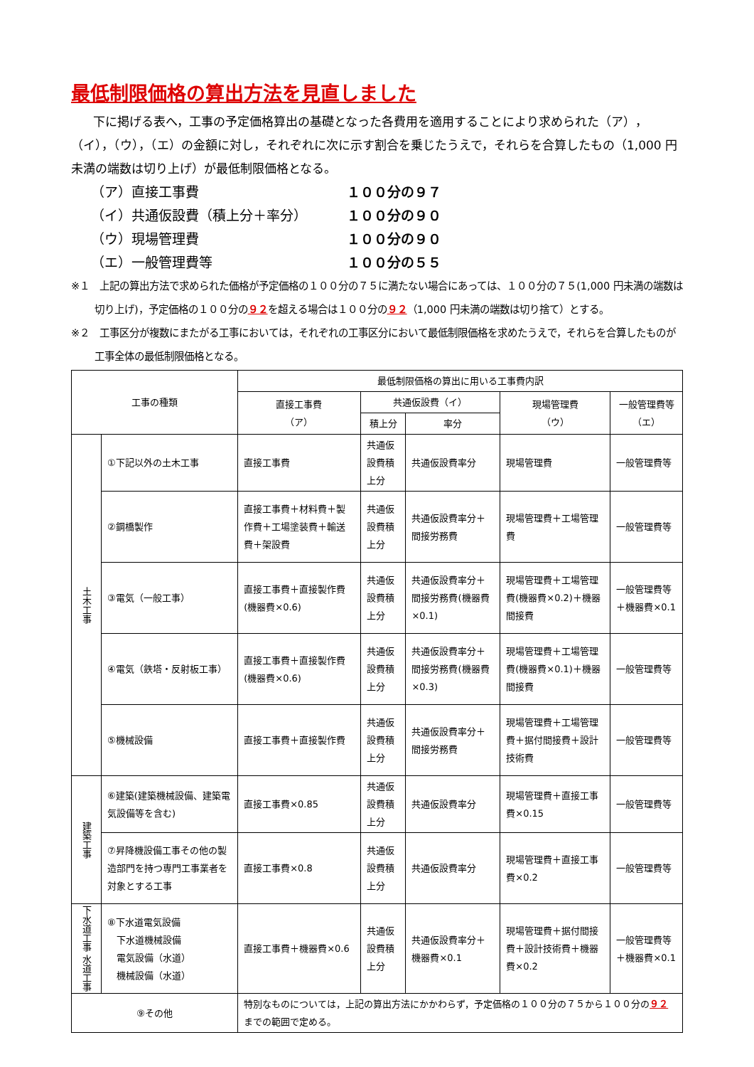最低制限価格の算出方法を見直しました
下に掲げる表へ，工事の予定価格算出の基礎となった各費用を適用することにより求められた（ア），（イ），（ウ），（エ）の金額に対し，それぞれに次に示す割合を乗じたうえで，それらを合算したもの（1,000 円未満の端数は切り上げ）が最低制限価格となる。
（ア）直接工事費 １００分の９７
（イ）共通仮設費（積上分＋率分） １００分の９０
（ウ）現場管理費 １００分の９０
（エ）一般管理費等 １００分の５５
※１　上記の算出方法で求められた価格が予定価格の１００分の７５に満たない場合にあっては、１００分の７５(1,000 円未満の端数は切り上げ)，予定価格の１００分の９２を超える場合は１００分の９２（1,000 円未満の端数は切り捨て）とする。
※２　工事区分が複数にまたがる工事においては，それぞれの工事区分において最低制限価格を求めたうえで，それらを合算したものが工事全体の最低制限価格となる。
| 工事の種類 | | 最低制限価格の算出に用いる工事費内訳 | | | | |
| --- | --- | --- | --- | --- | --- | --- |
| | | 直接工事費 （ア） | 共通仮設費（イ） | | 現場管理費 （ウ） | 一般管理費等 （エ） |
| | | | 積上分 | 率分 | | |
| 土木工事 | ①下記以外の土木工事 | 直接工事費 | 共通仮設費積上分 | 共通仮設費率分 | 現場管理費 | 一般管理費等 |
| | ②鋼橋製作 | 直接工事費＋材料費＋製作費＋工場塗装費＋輸送費＋架設費 | 共通仮設費積上分 | 共通仮設費率分＋間接労務費 | 現場管理費＋工場管理費 | 一般管理費等 |
| | ③電気（一般工事） | 直接工事費＋直接製作費(機器費×0.6) | 共通仮設費積上分 | 共通仮設費率分＋間接労務費(機器費×0.1) | 現場管理費＋工場管理費(機器費×0.2)＋機器間接費 | 一般管理費等＋機器費×0.1 |
| | ④電気（鉄塔・反射板工事） | 直接工事費＋直接製作費(機器費×0.6) | 共通仮設費積上分 | 共通仮設費率分＋間接労務費(機器費×0.3) | 現場管理費＋工場管理費(機器費×0.1)＋機器間接費 | 一般管理費等 |
| | ⑤機械設備 | 直接工事費＋直接製作費 | 共通仮設費積上分 | 共通仮設費率分＋間接労務費 | 現場管理費＋工場管理費＋据付間接費＋設計技術費 | 一般管理費等 |
| 建築工事 | ⑥建築(建築機械設備、建築電気設備等を含む) | 直接工事費×0.85 | 共通仮設費積上分 | 共通仮設費率分 | 現場管理費＋直接工事費×0.15 | 一般管理費等 |
| | ⑦昇降機設備工事その他の製造部門を持つ専門工事業者を対象とする工事 | 直接工事費×0.8 | 共通仮設費積上分 | 共通仮設費率分 | 現場管理費＋直接工事費×0.2 | 一般管理費等 |
| 下水道工事 水道工事 | ⑧下水道電気設備 下水道機械設備 電気設備（水道） 機械設備（水道） | 直接工事費＋機器費×0.6 | 共通仮設費積上分 | 共通仮設費率分＋機器費×0.1 | 現場管理費＋据付間接費＋設計技術費＋機器費×0.2 | 一般管理費等＋機器費×0.1 |
| ⑨その他 | | 特別なものについては，上記の算出方法にかかわらず，予定価格の１００分の７５から１００分の ９２ までの範囲で定める。 | | | | |